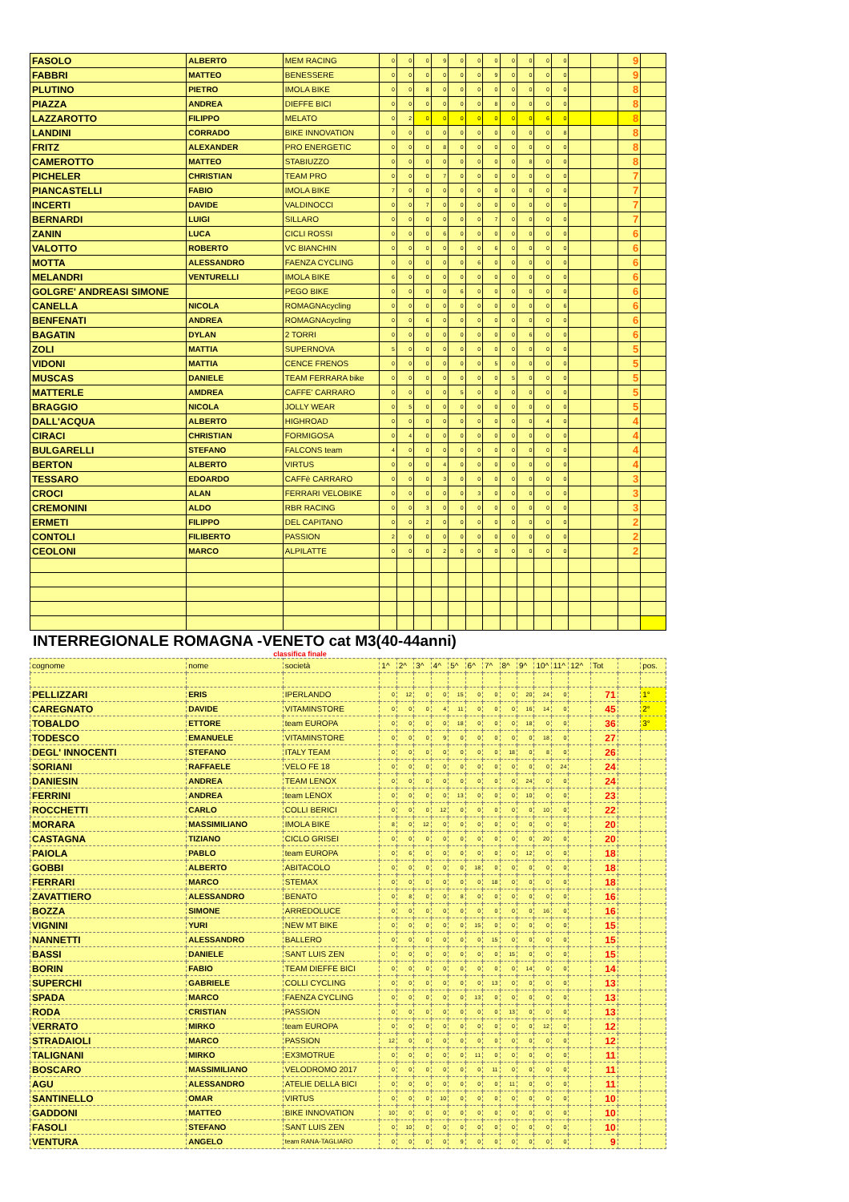| FASOLO | ALBERTO | MEM RACING | 0 | 0 | 0 | 9 | 0 | 0 | 0 | 0 | 0 | 0 | 0 | | | 9 | |
| FABBRI | MATTEO | BENESSERE | 0 | 0 | 0 | 0 | 0 | 0 | 9 | 0 | 0 | 0 | 0 | | | 9 | |
| PLUTINO | PIETRO | IMOLA BIKE | 0 | 0 | 8 | 0 | 0 | 0 | 0 | 0 | 0 | 0 | 0 | | | 8 | |
| PIAZZA | ANDREA | DIEFFE BICI | 0 | 0 | 0 | 0 | 0 | 0 | 8 | 0 | 0 | 0 | 0 | | | 8 | |
| LAZZAROTTO | FILIPPO | MELATO | 0 | 2 | 0 | 0 | 0 | 0 | 0 | 0 | 0 | 6 | 0 | | | 8 | |
| LANDINI | CORRADO | BIKE INNOVATION | 0 | 0 | 0 | 0 | 0 | 0 | 0 | 0 | 0 | 0 | 8 | | | 8 | |
| FRITZ | ALEXANDER | PRO ENERGETIC | 0 | 0 | 0 | 8 | 0 | 0 | 0 | 0 | 0 | 0 | 0 | | | 8 | |
| CAMEROTTO | MATTEO | STABIUZZO | 0 | 0 | 0 | 0 | 0 | 0 | 0 | 0 | 8 | 0 | 0 | | | 8 | |
| PICHELER | CHRISTIAN | TEAM PRO | 0 | 0 | 0 | 7 | 0 | 0 | 0 | 0 | 0 | 0 | 0 | | | 7 | |
| PIANCASTELLI | FABIO | IMOLA BIKE | 7 | 0 | 0 | 0 | 0 | 0 | 0 | 0 | 0 | 0 | 0 | | | 7 | |
| INCERTI | DAVIDE | VALDINOCCI | 0 | 0 | 7 | 0 | 0 | 0 | 0 | 0 | 0 | 0 | 0 | | | 7 | |
| BERNARDI | LUIGI | SILLARO | 0 | 0 | 0 | 0 | 0 | 0 | 7 | 0 | 0 | 0 | 0 | | | 7 | |
| ZANIN | LUCA | CICLI ROSSI | 0 | 0 | 0 | 6 | 0 | 0 | 0 | 0 | 0 | 0 | 0 | | | 6 | |
| VALOTTO | ROBERTO | VC BIANCHIN | 0 | 0 | 0 | 0 | 0 | 0 | 6 | 0 | 0 | 0 | 0 | | | 6 | |
| MOTTA | ALESSANDRO | FAENZA CYCLING | 0 | 0 | 0 | 0 | 0 | 6 | 0 | 0 | 0 | 0 | 0 | | | 6 | |
| MELANDRI | VENTURELLI | IMOLA BIKE | 6 | 0 | 0 | 0 | 0 | 0 | 0 | 0 | 0 | 0 | 0 | | | 6 | |
| GOLGRE' ANDREASI SIMONE | | PEGO BIKE | 0 | 0 | 0 | 0 | 6 | 0 | 0 | 0 | 0 | 0 | 0 | | | 6 | |
| CANELLA | NICOLA | ROMAGNAcycling | 0 | 0 | 0 | 0 | 0 | 0 | 0 | 0 | 0 | 0 | 6 | | | 6 | |
| BENFENATI | ANDREA | ROMAGNAcycling | 0 | 0 | 6 | 0 | 0 | 0 | 0 | 0 | 0 | 0 | 0 | | | 6 | |
| BAGATIN | DYLAN | 2 TORRI | 0 | 0 | 0 | 0 | 0 | 0 | 0 | 0 | 6 | 0 | 0 | | | 6 | |
| ZOLI | MATTIA | SUPERNOVA | 5 | 0 | 0 | 0 | 0 | 0 | 0 | 0 | 0 | 0 | 0 | | | 5 | |
| VIDONI | MATTIA | CENCE FRENOS | 0 | 0 | 0 | 0 | 0 | 0 | 5 | 0 | 0 | 0 | 0 | | | 5 | |
| MUSCAS | DANIELE | TEAM FERRARA bike | 0 | 0 | 0 | 0 | 0 | 0 | 0 | 5 | 0 | 0 | 0 | | | 5 | |
| MATTERLE | AMDREA | CAFFE' CARRARO | 0 | 0 | 0 | 0 | 5 | 0 | 0 | 0 | 0 | 0 | 0 | | | 5 | |
| BRAGGIO | NICOLA | JOLLY WEAR | 0 | 5 | 0 | 0 | 0 | 0 | 0 | 0 | 0 | 0 | 0 | | | 5 | |
| DALL'ACQUA | ALBERTO | HIGHROAD | 0 | 0 | 0 | 0 | 0 | 0 | 0 | 0 | 0 | 4 | 0 | | | 4 | |
| CIRACI | CHRISTIAN | FORMIGOSA | 0 | 4 | 0 | 0 | 0 | 0 | 0 | 0 | 0 | 0 | 0 | | | 4 | |
| BULGARELLI | STEFANO | FALCONS team | 4 | 0 | 0 | 0 | 0 | 0 | 0 | 0 | 0 | 0 | 0 | | | 4 | |
| BERTON | ALBERTO | VIRTUS | 0 | 0 | 0 | 4 | 0 | 0 | 0 | 0 | 0 | 0 | 0 | | | 4 | |
| TESSARO | EDOARDO | CAFFè CARRARO | 0 | 0 | 0 | 3 | 0 | 0 | 0 | 0 | 0 | 0 | 0 | | | 3 | |
| CROCI | ALAN | FERRARI VELOBIKE | 0 | 0 | 0 | 0 | 0 | 3 | 0 | 0 | 0 | 0 | 0 | | | 3 | |
| CREMONINI | ALDO | RBR RACING | 0 | 0 | 3 | 0 | 0 | 0 | 0 | 0 | 0 | 0 | 0 | | | 3 | |
| ERMETI | FILIPPO | DEL CAPITANO | 0 | 0 | 2 | 0 | 0 | 0 | 0 | 0 | 0 | 0 | 0 | | | 2 | |
| CONTOLI | FILIBERTO | PASSION | 2 | 0 | 0 | 0 | 0 | 0 | 0 | 0 | 0 | 0 | 0 | | | 2 | |
| CEOLONI | MARCO | ALPILATTE | 0 | 0 | 0 | 2 | 0 | 0 | 0 | 0 | 0 | 0 | 0 | | | 2 | |
INTERREGIONALE ROMAGNA -VENETO cat M3(40-44anni)
classifica finale
| cognome | nome | società | 1^ | 2^ | 3^ | 4^ | 5^ | 6^ | 7^ | 8^ | 9^ | 10^ | 11^ | 12^ | Tot | | pos. |
| --- | --- | --- | --- | --- | --- | --- | --- | --- | --- | --- | --- | --- | --- | --- | --- | --- | --- |
| PELLIZZARI | ERIS | IPERLANDO | 0 | 12 | 0 | 0 | 15 | 0 | 0 | 0 | 20 | 24 | 0 | | 71 | | 1° |
| CAREGNATO | DAVIDE | VITAMINSTORE | 0 | 0 | 0 | 4 | 11 | 0 | 0 | 0 | 16 | 14 | 0 | | 45 | | 2° |
| TOBALDO | ETTORE | team EUROPA | 0 | 0 | 0 | 0 | 18 | 0 | 0 | 0 | 18 | 0 | 0 | | 36 | | 3° |
| TODESCO | EMANUELE | VITAMINSTORE | 0 | 0 | 0 | 9 | 0 | 0 | 0 | 0 | 0 | 18 | 0 | | 27 | | |
| DEGL' INNOCENTI | STEFANO | ITALY TEAM | 0 | 0 | 0 | 0 | 0 | 0 | 0 | 18 | 0 | 8 | 0 | | 26 | | |
| SORIANI | RAFFAELE | VELO FE 18 | 0 | 0 | 0 | 0 | 0 | 0 | 0 | 0 | 0 | 0 | 24 | | 24 | | |
| DANIESIN | ANDREA | TEAM LENOX | 0 | 0 | 0 | 0 | 0 | 0 | 0 | 0 | 24 | 0 | 0 | | 24 | | |
| FERRINI | ANDREA | team LENOX | 0 | 0 | 0 | 0 | 13 | 0 | 0 | 0 | 10 | 0 | 0 | | 23 | | |
| ROCCHETTI | CARLO | COLLI BERICI | 0 | 0 | 0 | 12 | 0 | 0 | 0 | 0 | 0 | 10 | 0 | | 22 | | |
| MORARA | MASSIMILIANO | IMOLA BIKE | 8 | 0 | 12 | 0 | 0 | 0 | 0 | 0 | 0 | 0 | 0 | | 20 | | |
| CASTAGNA | TIZIANO | CICLO GRISEI | 0 | 0 | 0 | 0 | 0 | 0 | 0 | 0 | 0 | 20 | 0 | | 20 | | |
| PAIOLA | PABLO | team EUROPA | 0 | 6 | 0 | 0 | 0 | 0 | 0 | 0 | 12 | 0 | 0 | | 18 | | |
| GOBBI | ALBERTO | ABITACOLO | 0 | 0 | 0 | 0 | 0 | 18 | 0 | 0 | 0 | 0 | 0 | | 18 | | |
| FERRARI | MARCO | STEMAX | 0 | 0 | 0 | 0 | 0 | 0 | 18 | 0 | 0 | 0 | 0 | | 18 | | |
| ZAVATTIERO | ALESSANDRO | BENATO | 0 | 8 | 0 | 0 | 8 | 0 | 0 | 0 | 0 | 0 | 0 | | 16 | | |
| BOZZA | SIMONE | ARREDOLUCE | 0 | 0 | 0 | 0 | 0 | 0 | 0 | 0 | 0 | 16 | 0 | | 16 | | |
| VIGNINI | YURI | NEW MT BIKE | 0 | 0 | 0 | 0 | 0 | 15 | 0 | 0 | 0 | 0 | 0 | | 15 | | |
| NANNETTI | ALESSANDRO | BALLERO | 0 | 0 | 0 | 0 | 0 | 0 | 15 | 0 | 0 | 0 | 0 | | 15 | | |
| BASSI | DANIELE | SANT LUIS ZEN | 0 | 0 | 0 | 0 | 0 | 0 | 0 | 15 | 0 | 0 | 0 | | 15 | | |
| BORIN | FABIO | TEAM DIEFFE BICI | 0 | 0 | 0 | 0 | 0 | 0 | 0 | 0 | 14 | 0 | 0 | | 14 | | |
| SUPERCHI | GABRIELE | COLLI CYCLING | 0 | 0 | 0 | 0 | 0 | 0 | 13 | 0 | 0 | 0 | 0 | | 13 | | |
| SPADA | MARCO | FAENZA CYCLING | 0 | 0 | 0 | 0 | 0 | 13 | 0 | 0 | 0 | 0 | 0 | | 13 | | |
| RODA | CRISTIAN | PASSION | 0 | 0 | 0 | 0 | 0 | 0 | 0 | 13 | 0 | 0 | 0 | | 13 | | |
| VERRATO | MIRKO | team EUROPA | 0 | 0 | 0 | 0 | 0 | 0 | 0 | 0 | 0 | 12 | 0 | | 12 | | |
| STRADAIOLI | MARCO | PASSION | 12 | 0 | 0 | 0 | 0 | 0 | 0 | 0 | 0 | 0 | 0 | | 12 | | |
| TALIGNANI | MIRKO | EX3MOTRUE | 0 | 0 | 0 | 0 | 0 | 11 | 0 | 0 | 0 | 0 | 0 | | 11 | | |
| BOSCARO | MASSIMILIANO | VELODROMO 2017 | 0 | 0 | 0 | 0 | 0 | 0 | 11 | 0 | 0 | 0 | 0 | | 11 | | |
| AGU | ALESSANDRO | ATELIE DELLA BICI | 0 | 0 | 0 | 0 | 0 | 0 | 0 | 11 | 0 | 0 | 0 | | 11 | | |
| SANTINELLO | OMAR | VIRTUS | 0 | 0 | 0 | 10 | 0 | 0 | 0 | 0 | 0 | 0 | 0 | | 10 | | |
| GADDONI | MATTEO | BIKE INNOVATION | 10 | 0 | 0 | 0 | 0 | 0 | 0 | 0 | 0 | 0 | 0 | | 10 | | |
| FASOLI | STEFANO | SANT LUIS ZEN | 0 | 10 | 0 | 0 | 0 | 0 | 0 | 0 | 0 | 0 | 0 | | 10 | | |
| VENTURA | ANGELO | team RANA-TAGLIARO | 0 | 0 | 0 | 0 | 9 | 0 | 0 | 0 | 0 | 0 | 0 | | 9 | | |